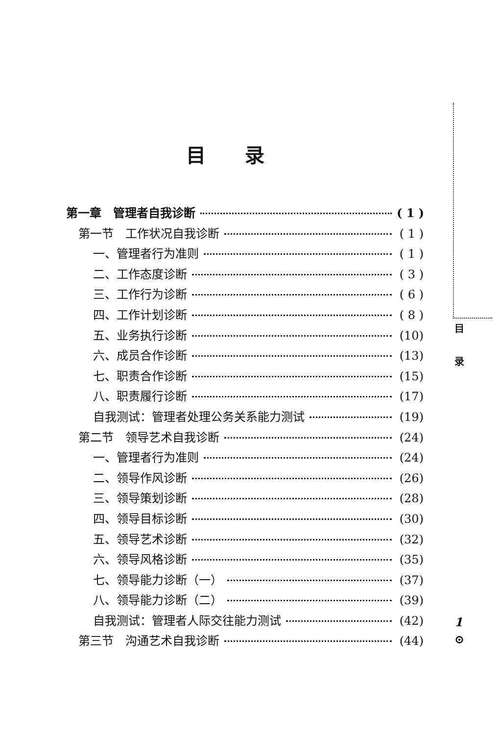目录
第一章　管理者自我诊断 ( 1 )
第一节　工作状况自我诊断 ( 1 )
一、管理者行为准则 ( 1 )
二、工作态度诊断 ( 3 )
三、工作行为诊断 ( 6 )
四、工作计划诊断 ( 8 )
五、业务执行诊断 (10)
六、成员合作诊断 (13)
七、职责合作诊断 (15)
八、职责履行诊断 (17)
自我测试：管理者处理公务关系能力测试 (19)
第二节　领导艺术自我诊断 (24)
一、管理者行为准则 (24)
二、领导作风诊断 (26)
三、领导策划诊断 (28)
四、领导目标诊断 (30)
五、领导艺术诊断 (32)
六、领导风格诊断 (35)
七、领导能力诊断（一） (37)
八、领导能力诊断（二） (39)
自我测试：管理者人际交往能力测试 (42)
第三节　沟通艺术自我诊断 (44)
目
录
1
⊙